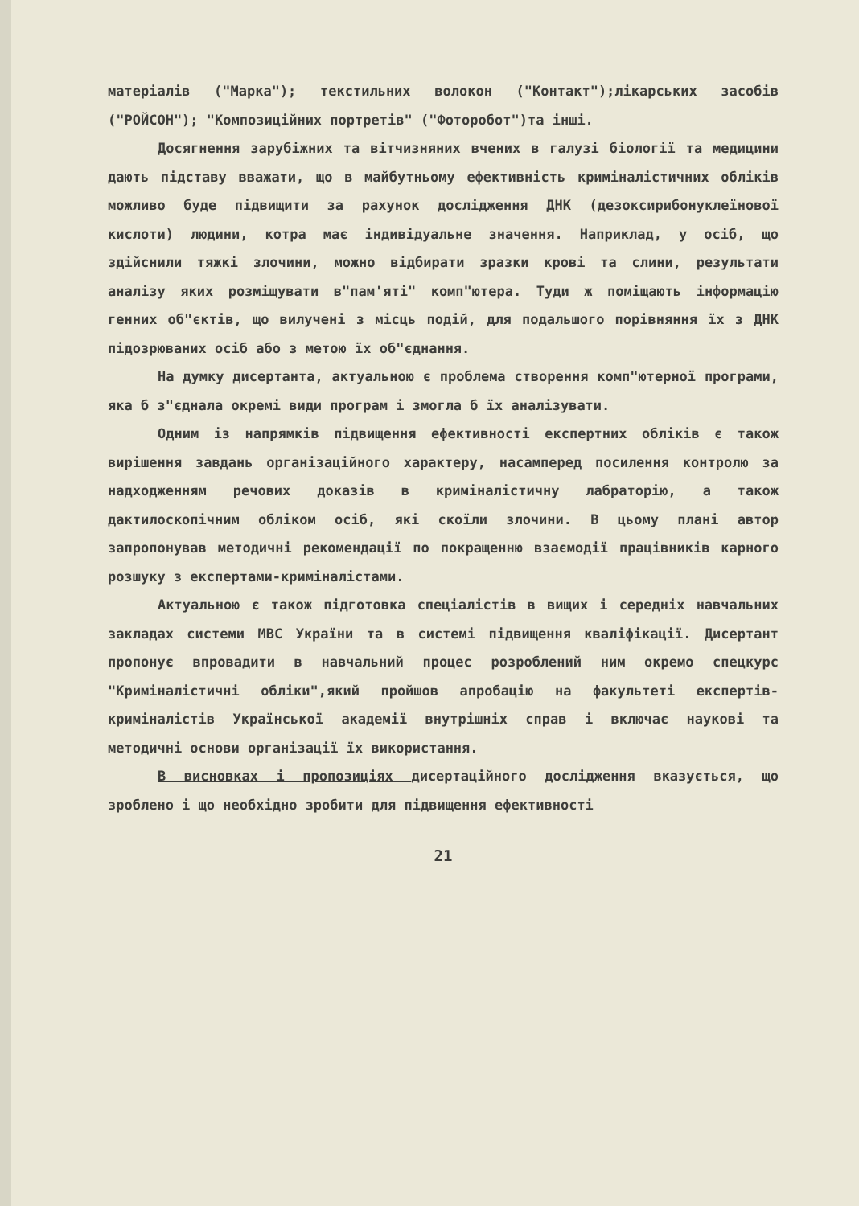матеріалів ("Марка"); текстильних волокон ("Контакт");лікарських засобів ("РОЙСОН"); "Композиційних портретів" ("Фоторобот")та інші.
Досягнення зарубіжних та вітчизняних вчених в галузі біології та медицини дають підставу вважати, що в майбутньому ефективність криміналістичних обліків можливо буде підвищити за рахунок дослідження ДНК (дезоксирибонуклеїнової кислоти) людини, котра має індивідуальне значення. Наприклад, у осіб, що здійснили тяжкі злочини, можно відбирати зразки крові та слини, результати аналізу яких розміщувати в"пам'яті" комп"ютера. Туди ж поміщають інформацію генних об"єктів, що вилучені з місць подій, для подальшого порівняння їх з ДНК підозрюваних осіб або з метою їх об"єднання.
На думку дисертанта, актуальною є проблема створення комп"ютерної програми, яка б з"єднала окремі види програм і змогла б їх аналізувати.
Одним із напрямків підвищення ефективності експертних обліків є також вирішення завдань організаційного характеру, насамперед посилення контролю за надходженням речових доказів в криміналістичну лабраторію, а також дактилоскопічним обліком осіб, які скоїли злочини. В цьому плані автор запропонував методичні рекомендації по покращенню взаємодії працівників карного розшуку з експертами-криміналістами.
Актуальною є також підготовка спеціалістів в вищих і середніх навчальних закладах системи МВС України та в системі підвищення кваліфікації. Дисертант пропонує впровадити в навчальний процес розроблений ним окремо спецкурс "Криміналістичні обліки",який пройшов апробацію на факультеті експертів-криміналістів Української академії внутрішніх справ і включає наукові та методичні основи організації їх використання.
В висновках і пропозиціях дисертаційного дослідження вказується, що зроблено і що необхідно зробити для підвищення ефективності
21